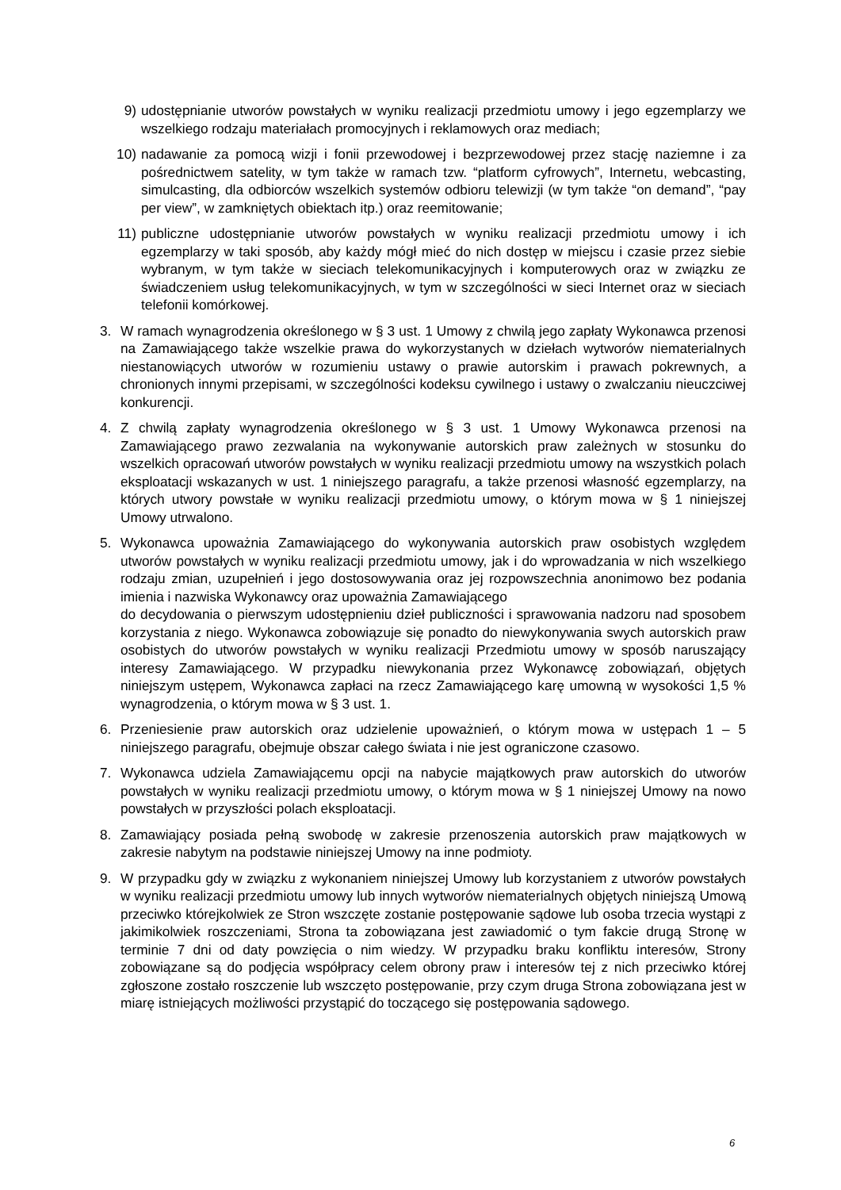9) udostępnianie utworów powstałych w wyniku realizacji przedmiotu umowy i jego egzemplarzy we wszelkiego rodzaju materiałach promocyjnych i reklamowych oraz mediach;
10) nadawanie za pomocą wizji i fonii przewodowej i bezprzewodowej przez stację naziemne i za pośrednictwem satelity, w tym także w ramach tzw. “platform cyfrowych”, Internetu, webcasting, simulcasting, dla odbiorców wszelkich systemów odbioru telewizji (w tym także “on demand”, “pay per view”, w zamkniętych obiektach itp.) oraz reemitowanie;
11) publiczne udostępnianie utworów powstałych w wyniku realizacji przedmiotu umowy i ich egzemplarzy w taki sposób, aby każdy mógł mieć do nich dostęp w miejscu i czasie przez siebie wybranym, w tym także w sieciach telekomunikacyjnych i komputerowych oraz w związku ze świadczeniem usług telekomunikacyjnych, w tym w szczególności w sieci Internet oraz w sieciach telefonii komórkowej.
3. W ramach wynagrodzenia określonego w § 3 ust. 1 Umowy z chwilą jego zapłaty Wykonawca przenosi na Zamawiającego także wszelkie prawa do wykorzystanych w dziełach wytworów niematerialnych niestanowiących utworów w rozumieniu ustawy o prawie autorskim i prawach pokrewnych, a chronionych innymi przepisami, w szczególności kodeksu cywilnego i ustawy o zwalczaniu nieuczciwej konkurencji.
4. Z chwilą zapłaty wynagrodzenia określonego w § 3 ust. 1 Umowy Wykonawca przenosi na Zamawiającego prawo zezwalania na wykonywanie autorskich praw zależnych w stosunku do wszelkich opracowań utworów powstałych w wyniku realizacji przedmiotu umowy na wszystkich polach eksploatacji wskazanych w ust. 1 niniejszego paragrafu, a także przenosi własność egzemplarzy, na których utwory powstałe w wyniku realizacji przedmiotu umowy, o którym mowa w § 1 niniejszej Umowy utrwalono.
5. Wykonawca upoważnia Zamawiającego do wykonywania autorskich praw osobistych względem utworów powstałych w wyniku realizacji przedmiotu umowy, jak i do wprowadzania w nich wszelkiego rodzaju zmian, uzupełnień i jego dostosowywania oraz jej rozpowszechnia anonimowo bez podania imienia i nazwiska Wykonawcy oraz upoważnia Zamawiającego
do decydowania o pierwszym udostępnieniu dzieł publiczności i sprawowania nadzoru nad sposobem korzystania z niego. Wykonawca zobowiązuje się ponadto do niewykonywania swych autorskich praw osobistych do utworów powstałych w wyniku realizacji Przedmiotu umowy w sposób naruszający interesy Zamawiającego. W przypadku niewykonania przez Wykonawcę zobowiązań, objętych niniejszym ustępem, Wykonawca zapłaci na rzecz Zamawiającego karę umowną w wysokości 1,5 % wynagrodzenia, o którym mowa w § 3 ust. 1.
6. Przeniesienie praw autorskich oraz udzielenie upoważnień, o którym mowa w ustępach 1 – 5 niniejszego paragrafu, obejmuje obszar całego świata i nie jest ograniczone czasowo.
7. Wykonawca udziela Zamawiającemu opcji na nabycie majątkowych praw autorskich do utworów powstałych w wyniku realizacji przedmiotu umowy, o którym mowa w § 1 niniejszej Umowy na nowo powstałych w przyszłości polach eksploatacji.
8. Zamawiający posiada pełną swobodę w zakresie przenoszenia autorskich praw majątkowych w zakresie nabytym na podstawie niniejszej Umowy na inne podmioty.
9. W przypadku gdy w związku z wykonaniem niniejszej Umowy lub korzystaniem z utworów powstałych w wyniku realizacji przedmiotu umowy lub innych wytworów niematerialnych objętych niniejszą Umową przeciwko którejkolwiek ze Stron wszczęte zostanie postępowanie sądowe lub osoba trzecia wystąpi z jakimikolwiek roszczeniami, Strona ta zobowiązana jest zawiadomić o tym fakcie drugą Stronę w terminie 7 dni od daty powzięcia o nim wiedzy. W przypadku braku konfliktu interesów, Strony zobowiązane są do podjęcia współpracy celem obrony praw i interesów tej z nich przeciwko której zgłoszone zostało roszczenie lub wszczęto postępowanie, przy czym druga Strona zobowiązana jest w miarę istniejących możliwości przystąpić do toczącego się postępowania sądowego.
6